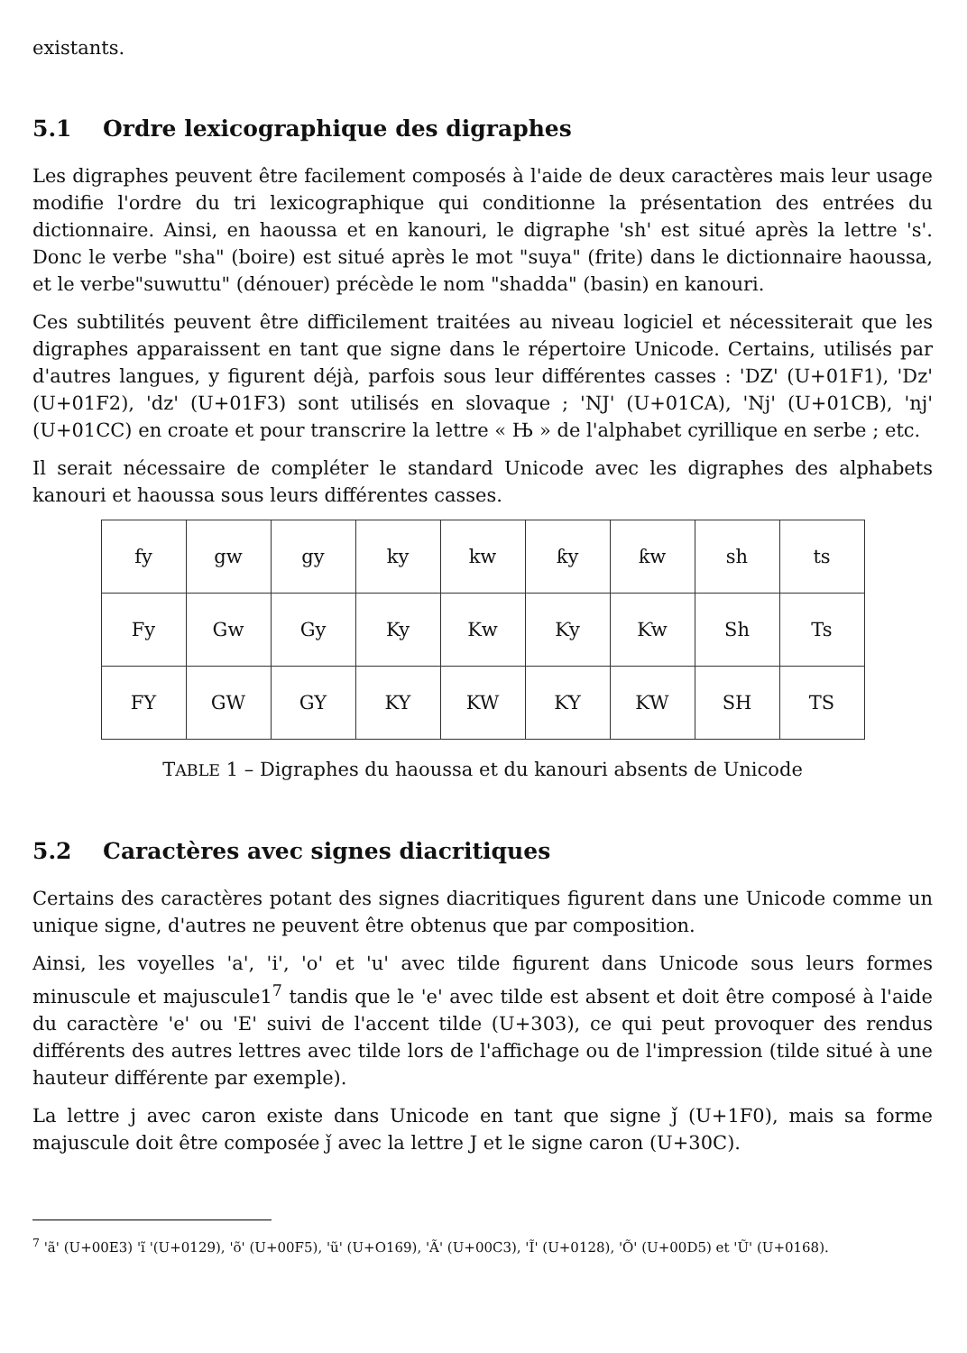existants.
5.1 Ordre lexicographique des digraphes
Les digraphes peuvent être facilement composés à l'aide de deux caractères mais leur usage modifie l'ordre du tri lexicographique qui conditionne la présentation des entrées du dictionnaire. Ainsi, en haoussa et en kanouri, le digraphe 'sh' est situé après la lettre 's'. Donc le verbe "sha" (boire) est situé après le mot "suya" (frite) dans le dictionnaire haoussa, et le verbe"suwuttu" (dénouer) précède le nom "shadda" (basin) en kanouri.
Ces subtilités peuvent être difficilement traitées au niveau logiciel et nécessiterait que les digraphes apparaissent en tant que signe dans le répertoire Unicode. Certains, utilisés par d'autres langues, y figurent déjà, parfois sous leur différentes casses : 'DZ' (U+01F1), 'Dz' (U+01F2), 'dz' (U+01F3) sont utilisés en slovaque ; 'NJ' (U+01CA), 'Nj' (U+01CB), 'nj' (U+01CC) en croate et pour transcrire la lettre « Њ » de l'alphabet cyrillique en serbe ; etc.
Il serait nécessaire de compléter le standard Unicode avec les digraphes des alphabets kanouri et haoussa sous leurs différentes casses.
| fy | gw | gy | ky | kw | ƙy | ƙw | sh | ts |
| Fy | Gw | Gy | Ky | Kw | Ƙy | Ƙw | Sh | Ts |
| FY | GW | GY | KY | KW | ƘY | ƘW | SH | TS |
TABLE 1 – Digraphes du haoussa et du kanouri absents de Unicode
5.2 Caractères avec signes diacritiques
Certains des caractères potant des signes diacritiques figurent dans une Unicode comme un unique signe, d'autres ne peuvent être obtenus que par composition.
Ainsi, les voyelles 'a', 'i', 'o' et 'u' avec tilde figurent dans Unicode sous leurs formes minuscule et majuscule1<sup>7</sup> tandis que le 'e' avec tilde est absent et doit être composé à l'aide du caractère 'e' ou 'E' suivi de l'accent tilde (U+303), ce qui peut provoquer des rendus différents des autres lettres avec tilde lors de l'affichage ou de l'impression (tilde situé à une hauteur différente par exemple).
La lettre j avec caron existe dans Unicode en tant que signe ǰ (U+1F0), mais sa forme majuscule doit être composée ǰ avec la lettre J et le signe caron (U+30C).
<sup>7</sup> 'ã' (U+00E3) 'ĩ '(U+0129), 'õ' (U+00F5), 'ũ' (U+O169), 'Ã' (U+00C3), 'Ĩ' (U+0128), 'Õ' (U+00D5) et 'Ũ' (U+0168).